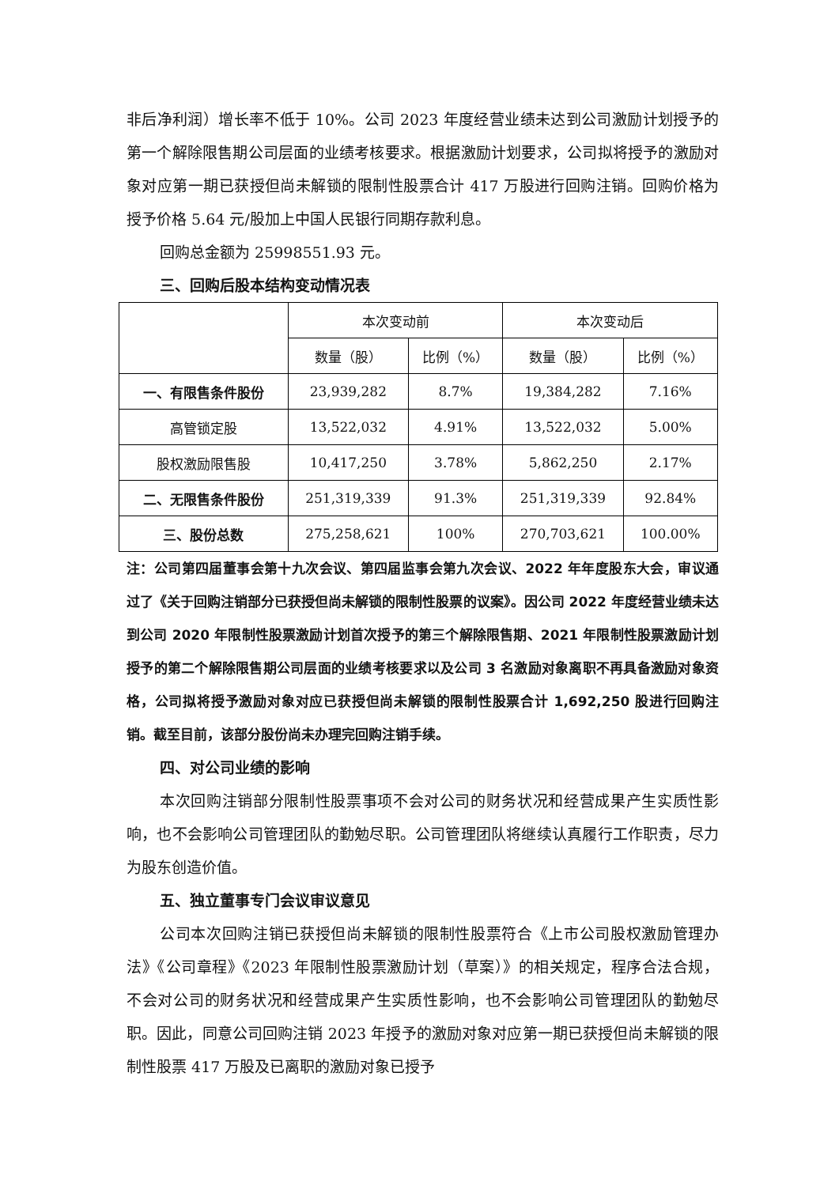非后净利润）增长率不低于 10%。公司 2023 年度经营业绩未达到公司激励计划授予的第一个解除限售期公司层面的业绩考核要求。根据激励计划要求，公司拟将授予的激励对象对应第一期已获授但尚未解锁的限制性股票合计 417 万股进行回购注销。回购价格为授予价格 5.64 元/股加上中国人民银行同期存款利息。
回购总金额为 25998551.93 元。
三、回购后股本结构变动情况表
| | 本次变动前 | | 本次变动后 | |
| --- | --- | --- | --- | --- |
| | 数量（股） | 比例（%） | 数量（股） | 比例（%） |
| 一、有限售条件股份 | 23,939,282 | 8.7% | 19,384,282 | 7.16% |
| 高管锁定股 | 13,522,032 | 4.91% | 13,522,032 | 5.00% |
| 股权激励限售股 | 10,417,250 | 3.78% | 5,862,250 | 2.17% |
| 二、无限售条件股份 | 251,319,339 | 91.3% | 251,319,339 | 92.84% |
| 三、股份总数 | 275,258,621 | 100% | 270,703,621 | 100.00% |
注：公司第四届董事会第十九次会议、第四届监事会第九次会议、2022 年年度股东大会，审议通过了《关于回购注销部分已获授但尚未解锁的限制性股票的议案》。因公司 2022 年度经营业绩未达到公司 2020 年限制性股票激励计划首次授予的第三个解除限售期、2021 年限制性股票激励计划授予的第二个解除限售期公司层面的业绩考核要求以及公司 3 名激励对象离职不再具备激励对象资格，公司拟将授予激励对象对应已获授但尚未解锁的限制性股票合计 1,692,250 股进行回购注销。截至目前，该部分股份尚未办理完回购注销手续。
四、对公司业绩的影响
本次回购注销部分限制性股票事项不会对公司的财务状况和经营成果产生实质性影响，也不会影响公司管理团队的勤勉尽职。公司管理团队将继续认真履行工作职责，尽力为股东创造价值。
五、独立董事专门会议审议意见
公司本次回购注销已获授但尚未解锁的限制性股票符合《上市公司股权激励管理办法》《公司章程》《2023 年限制性股票激励计划（草案）》的相关规定，程序合法合规，不会对公司的财务状况和经营成果产生实质性影响，也不会影响公司管理团队的勤勉尽职。因此，同意公司回购注销 2023 年授予的激励对象对应第一期已获授但尚未解锁的限制性股票 417 万股及已离职的激励对象已授予